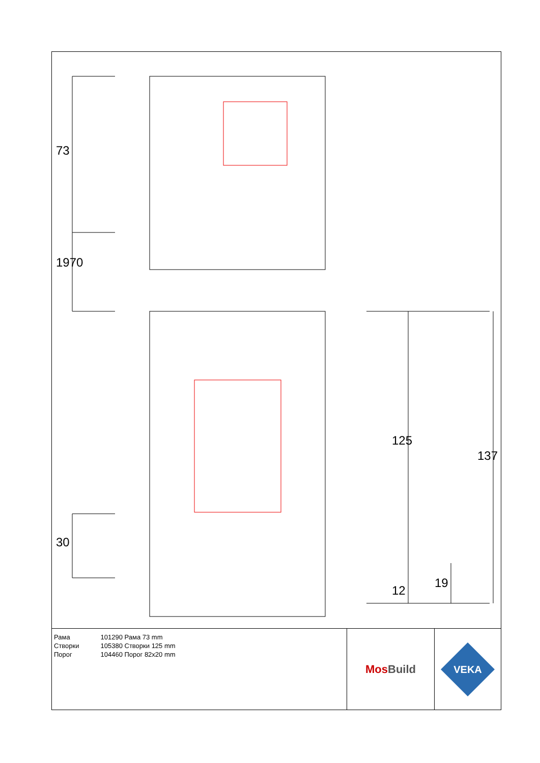73
1970
30
125
137
12
19
Рама
Створки
Порог
101290 Рама 73 mm
105380 Створки 125 mm
104460 Порог 82x20 mm
Mos Build
VEKA